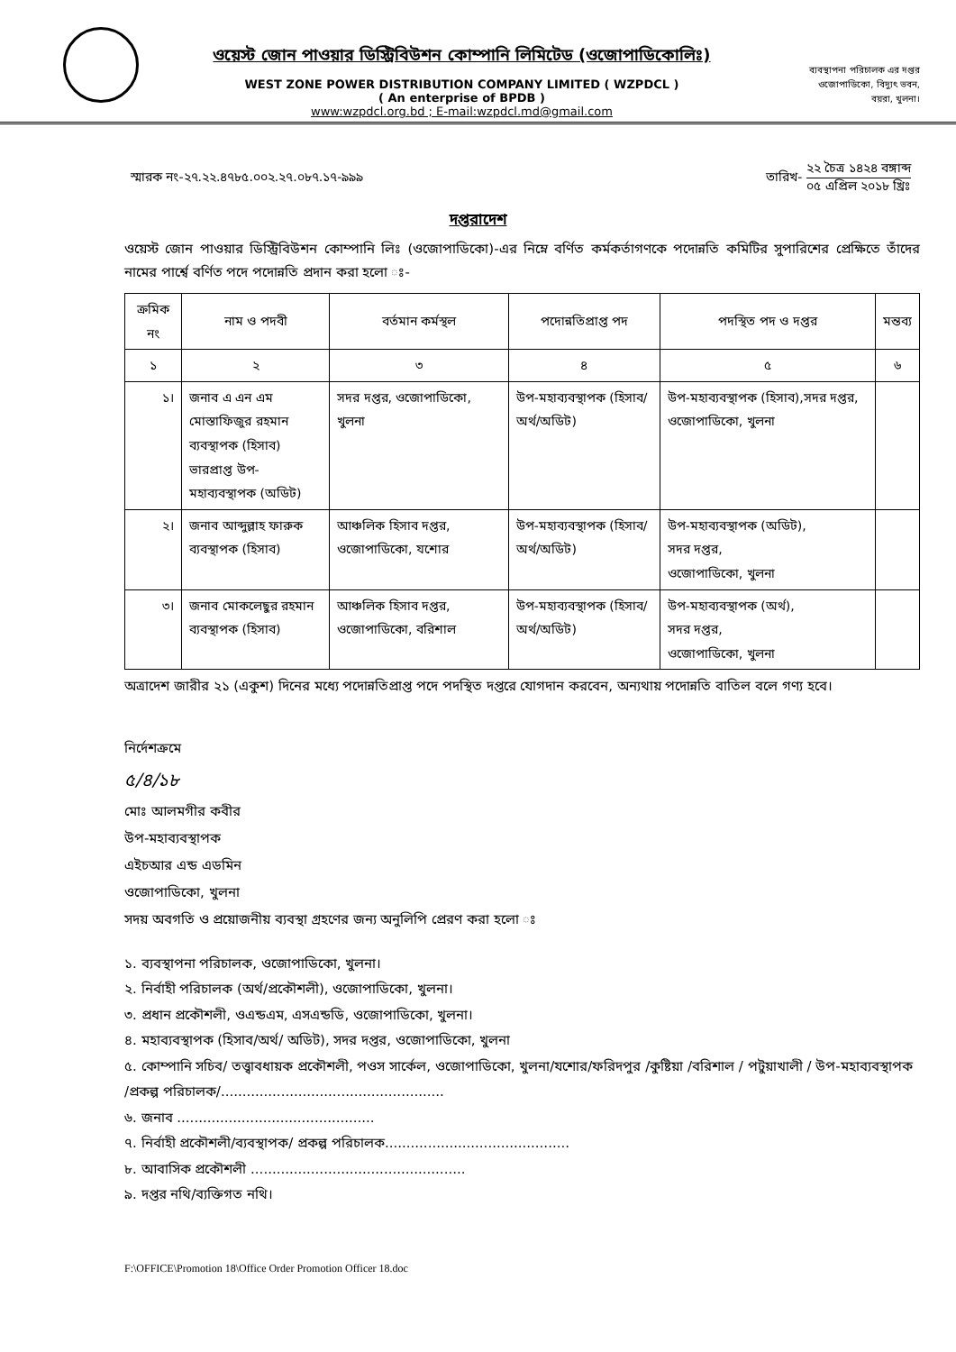ওয়েস্ট জোন পাওয়ার ডিস্ট্রিবিউশন কোম্পানি লিমিটেড (ওজোপাডিকোলিঃ)
WEST ZONE POWER DISTRIBUTION COMPANY LIMITED ( WZPDCL )
( An enterprise of BPDB )
www:wzpdcl.org.bd ; E-mail:wzpdcl.md@gmail.com
ব্যবস্থাপনা পরিচালক এর দপ্তর
ওজোপাডিকো, বিদ্যুৎ ভবন,
বয়রা, খুলনা।
স্মারক নং-২৭.২২.৪৭৮৫.০০২.২৭.০৮৭.১৭-৯৯৯
তারিখ- ২২ চৈত্র ১৪২৪ বঙ্গাব্দ ০৫ এপ্রিল ২০১৮ খ্রিঃ
দপ্তরাদেশ
ওয়েস্ট জোন পাওয়ার ডিস্ট্রিবিউশন কোম্পানি লিঃ (ওজোপাডিকো)-এর নিম্নে বর্ণিত কর্মকর্তাগণকে পদোন্নতি কমিটির সুপারিশের প্রেক্ষিতে তাঁদের নামের পার্শ্বে বর্ণিত পদে পদোন্নতি প্রদান করা হলো ঃ-
| ক্রমিক নং | নাম ও পদবী | বর্তমান কর্মস্থল | পদোন্নতিপ্রাপ্ত পদ | পদস্থিত পদ ও দপ্তর | মন্তব্য |
| --- | --- | --- | --- | --- | --- |
| ১ | ২ | ৩ | ৪ | ৫ | ৬ |
| ১। | জনাব এ এন এম মোস্তাফিজুর রহমান ব্যবস্থাপক (হিসাব) ভারপ্রাপ্ত উপ-মহাব্যবস্থাপক (অডিট) | সদর দপ্তর, ওজোপাডিকো, খুলনা | উপ-মহাব্যবস্থাপক (হিসাব/অর্থ/অডিট) | উপ-মহাব্যবস্থাপক (হিসাব),সদর দপ্তর, ওজোপাডিকো, খুলনা | |
| ২। | জনাব আব্দুল্লাহ ফারুক ব্যবস্থাপক (হিসাব) | আঞ্চলিক হিসাব দপ্তর, ওজোপাডিকো, যশোর | উপ-মহাব্যবস্থাপক (হিসাব/অর্থ/অডিট) | উপ-মহাব্যবস্থাপক (অডিট), সদর দপ্তর, ওজোপাডিকো, খুলনা | |
| ৩। | জনাব মোকলেছুর রহমান ব্যবস্থাপক (হিসাব) | আঞ্চলিক হিসাব দপ্তর, ওজোপাডিকো, বরিশাল | উপ-মহাব্যবস্থাপক (হিসাব/অর্থ/অডিট) | উপ-মহাব্যবস্থাপক (অর্থ), সদর দপ্তর, ওজোপাডিকো, খুলনা | |
অত্রাদেশ জারীর ২১ (একুশ) দিনের মধ্যে পদোন্নতিপ্রাপ্ত পদে পদস্থিত দপ্তরে যোগদান করবেন, অন্যথায় পদোন্নতি বাতিল বলে গণ্য হবে।
নির্দেশক্রমে
৫/৪/১৮
মোঃ আলমগীর কবীর
উপ-মহাব্যবস্থাপক
এইচআর এন্ড এডমিন
ওজোপাডিকো, খুলনা
সদয় অবগতি ও প্রয়োজনীয় ব্যবস্থা গ্রহণের জন্য অনুলিপি প্রেরণ করা হলো ঃ
১. ব্যবস্থাপনা পরিচালক, ওজোপাডিকো, খুলনা।
২. নির্বাহী পরিচালক (অর্থ/প্রকৌশলী), ওজোপাডিকো, খুলনা।
৩. প্রধান প্রকৌশলী, ওএন্ডএম, এসএন্ডডি, ওজোপাডিকো, খুলনা।
৪. মহাব্যবস্থাপক (হিসাব/অর্থ/ অডিট), সদর দপ্তর, ওজোপাডিকো, খুলনা
৫. কোম্পানি সচিব/ তত্ত্বাবধায়ক প্রকৌশলী, পওস সার্কেল, ওজোপাডিকো, খুলনা/যশোর/ফরিদপুর /কুষ্টিয়া /বরিশাল / পটুয়াখালী / উপ-মহাব্যবস্থাপক /প্রকল্প পরিচালক/....................................................
৬. জনাব ..............................................
৭. নির্বাহী প্রকৌশলী/ব্যবস্থাপক/ প্রকল্প পরিচালক...........................................
৮. আবাসিক প্রকৌশলী ..................................................
৯. দপ্তর নথি/ব্যক্তিগত নথি।
F:\OFFICE\Promotion 18\Office Order Promotion Officer 18.doc